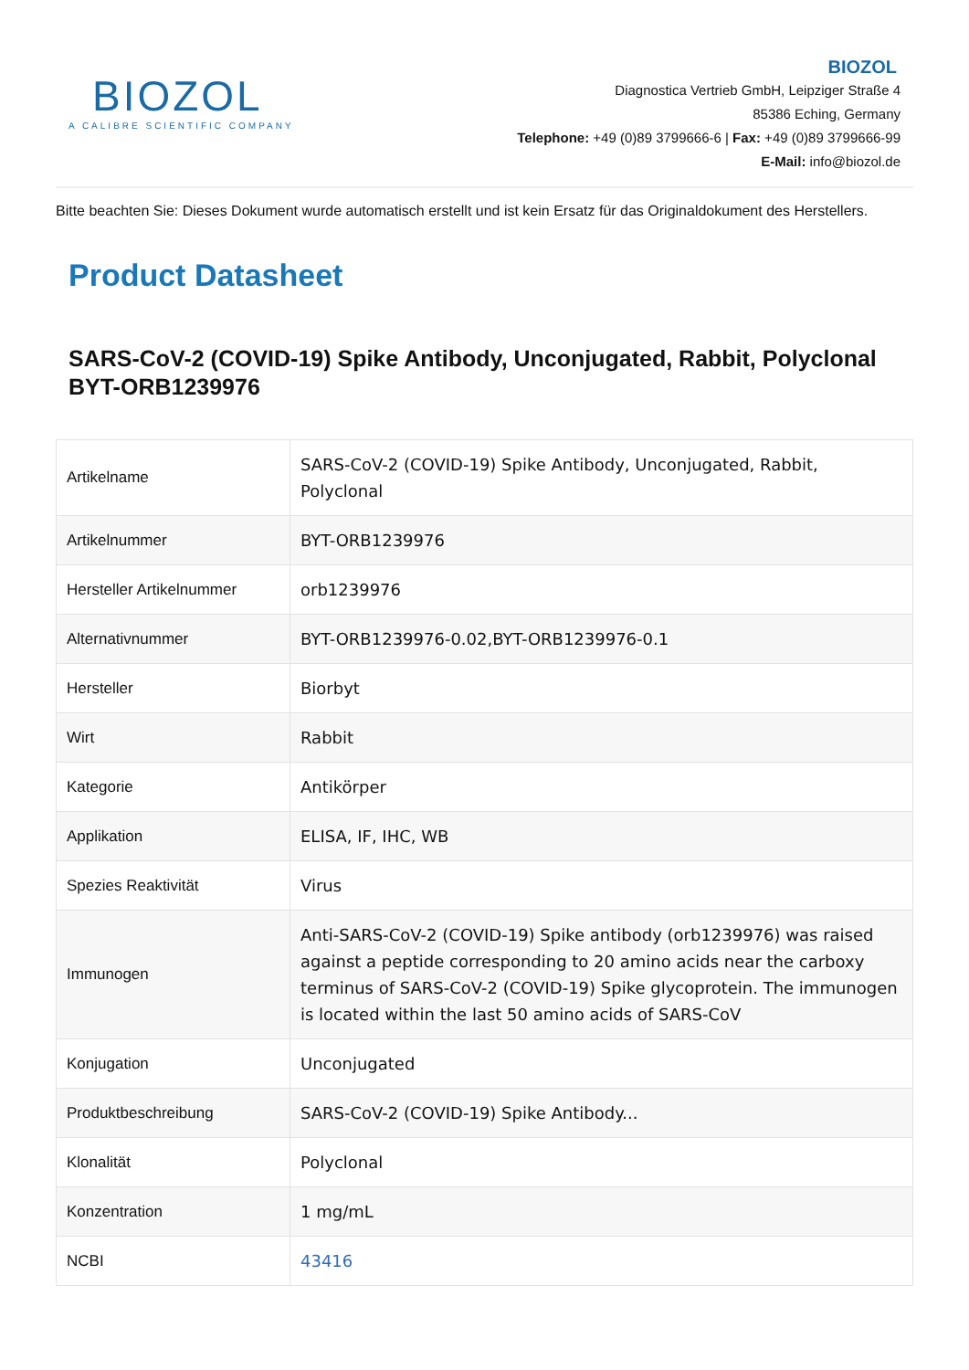BIOZOL
A CALIBRE SCIENTIFIC COMPANY
BIOZOL
Diagnostica Vertrieb GmbH, Leipziger Straße 4
85386 Eching, Germany
Telephone: +49 (0)89 3799666-6 | Fax: +49 (0)89 3799666-99
E-Mail: info@biozol.de
Bitte beachten Sie: Dieses Dokument wurde automatisch erstellt und ist kein Ersatz für das Originaldokument des Herstellers.
Product Datasheet
SARS-CoV-2 (COVID-19) Spike Antibody, Unconjugated, Rabbit, Polyclonal BYT-ORB1239976
| Artikelname | SARS-CoV-2 (COVID-19) Spike Antibody, Unconjugated, Rabbit, Polyclonal |
| Artikelnummer | BYT-ORB1239976 |
| Hersteller Artikelnummer | orb1239976 |
| Alternativnummer | BYT-ORB1239976-0.02,BYT-ORB1239976-0.1 |
| Hersteller | Biorbyt |
| Wirt | Rabbit |
| Kategorie | Antikörper |
| Applikation | ELISA, IF, IHC, WB |
| Spezies Reaktivität | Virus |
| Immunogen | Anti-SARS-CoV-2 (COVID-19) Spike antibody (orb1239976) was raised against a peptide corresponding to 20 amino acids near the carboxy terminus of SARS-CoV-2 (COVID-19) Spike glycoprotein. The immunogen is located within the last 50 amino acids of SARS-CoV |
| Konjugation | Unconjugated |
| Produktbeschreibung | SARS-CoV-2 (COVID-19) Spike Antibody... |
| Klonalität | Polyclonal |
| Konzentration | 1 mg/mL |
| NCBI | 43416 |